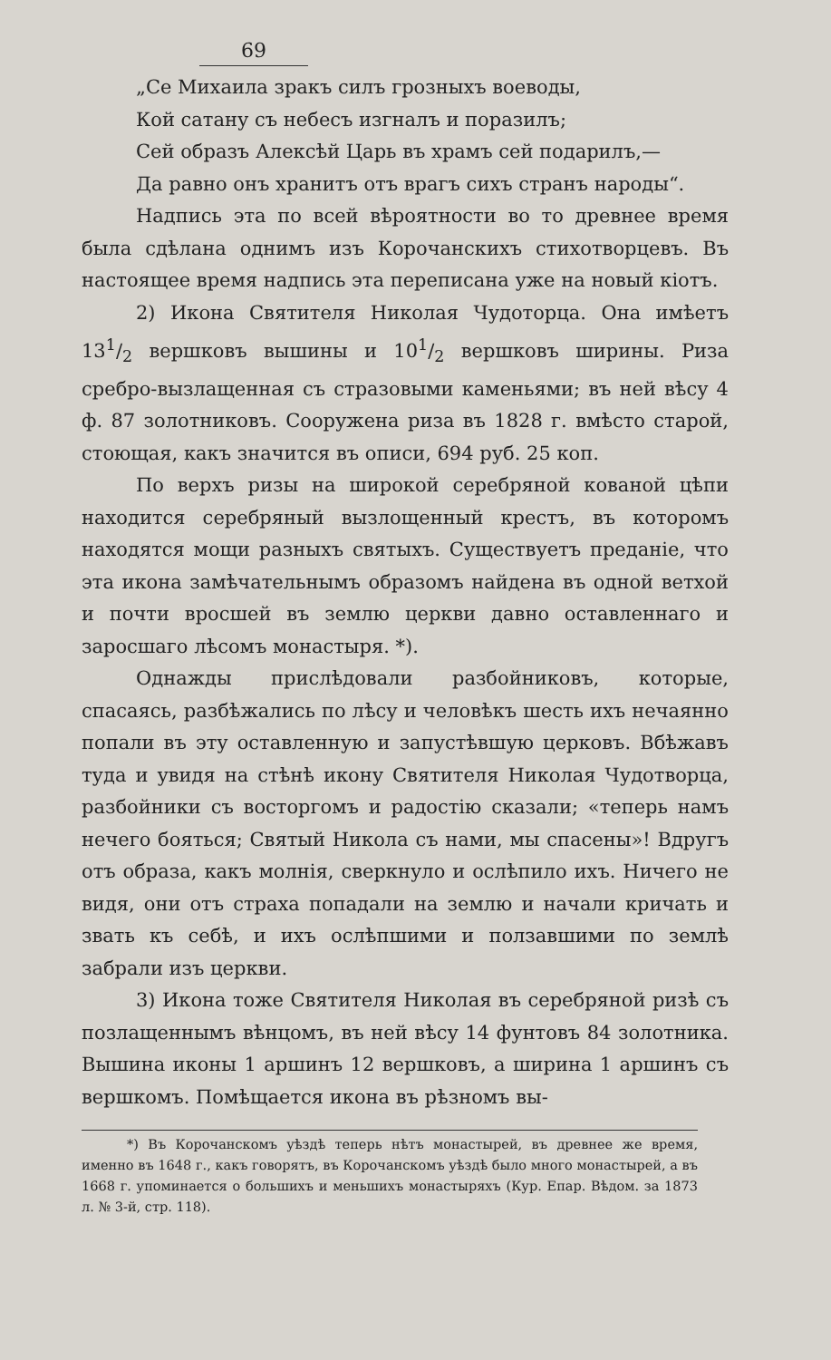69
„Се Михаила зракъ силъ грозныхъ воеводы,
Кой сатану съ небесъ изгналъ и поразилъ;
Сей образъ Алексѣй Царь въ храмъ сей подарилъ,—
Да равно онъ хранитъ отъ врагъ сихъ странъ народы“.
Надпись эта по всей вѣроятности во то древнее время была сдѣлана однимъ изъ Корочанскихъ стихотворцевъ. Въ настоящее время надпись эта переписана уже на новый кіотъ.
2) Икона Святителя Николая Чудоторца. Она имѣетъ 131/2 вершковъ вышины и 101/2 вершковъ ширины. Риза сребро-вызлащенная съ стразовыми каменьями; въ ней вѣсу 4 ф. 87 золотниковъ. Сооружена риза въ 1828 г. вмѣсто старой, стоющая, какъ значится въ описи, 694 руб. 25 коп.
По верхъ ризы на широкой серебряной кованой цѣпи находится серебряный вызлощенный крестъ, въ которомъ находятся мощи разныхъ святыхъ. Существуетъ преданіе, что эта икона замѣчательнымъ образомъ найдена въ одной ветхой и почти вросшей въ землю церкви давно оставленнаго и заросшаго лѣсомъ монастыря. *).
Однажды прислѣдовали разбойниковъ, которые, спасаясь, разбѣжались по лѣсу и человѣкъ шесть ихъ нечаянно попали въ эту оставленную и запустѣвшую церковъ. Вбѣжавъ туда и увидя на стѣнѣ икону Святителя Николая Чудотворца, разбойники съ восторгомъ и радостію сказали; «теперь намъ нечего бояться; Святый Никола съ нами, мы спасены»! Вдругъ отъ образа, какъ молнія, сверкнуло и ослѣпило ихъ. Ничего не видя, они отъ страха попадали на землю и начали кричать и звать къ себѣ, и ихъ ослѣпшими и ползавшими по землѣ забрали изъ церкви.
3) Икона тоже Святителя Николая въ серебряной ризѣ съ позлащеннымъ вѣнцомъ, въ ней вѣсу 14 фунтовъ 84 золотника. Вышина иконы 1 аршинъ 12 вершковъ, а ширина 1 аршинъ съ вершкомъ. Помѣщается икона въ рѣзномъ вы-
*) Въ Корочанскомъ уѣздѣ теперь нѣтъ монастырей, въ древнее же время, именно въ 1648 г., какъ говорятъ, въ Корочанскомъ уѣздѣ было много монастырей, а въ 1668 г. упоминается о большихъ и меньшихъ монастыряхъ (Кур. Епар. Вѣдом. за 1873 л. № 3-й, стр. 118).